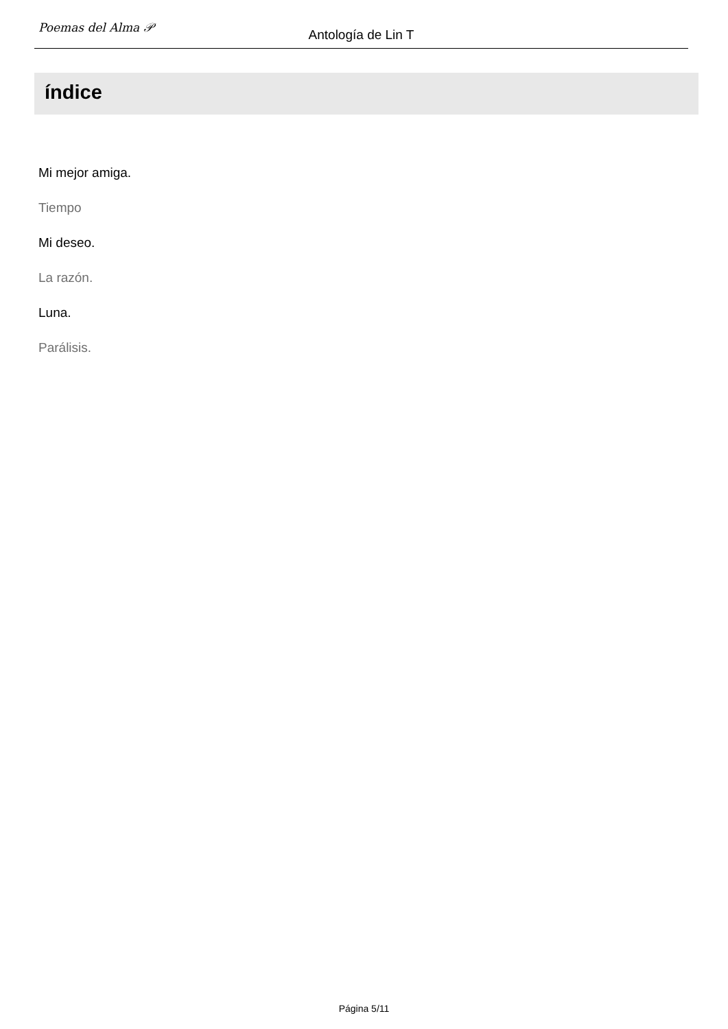Poemas del Alma 𝒫
Antología de Lin T
índice
Mi mejor amiga.
Tiempo
Mi deseo.
La razón.
Luna.
Parálisis.
Página 5/11